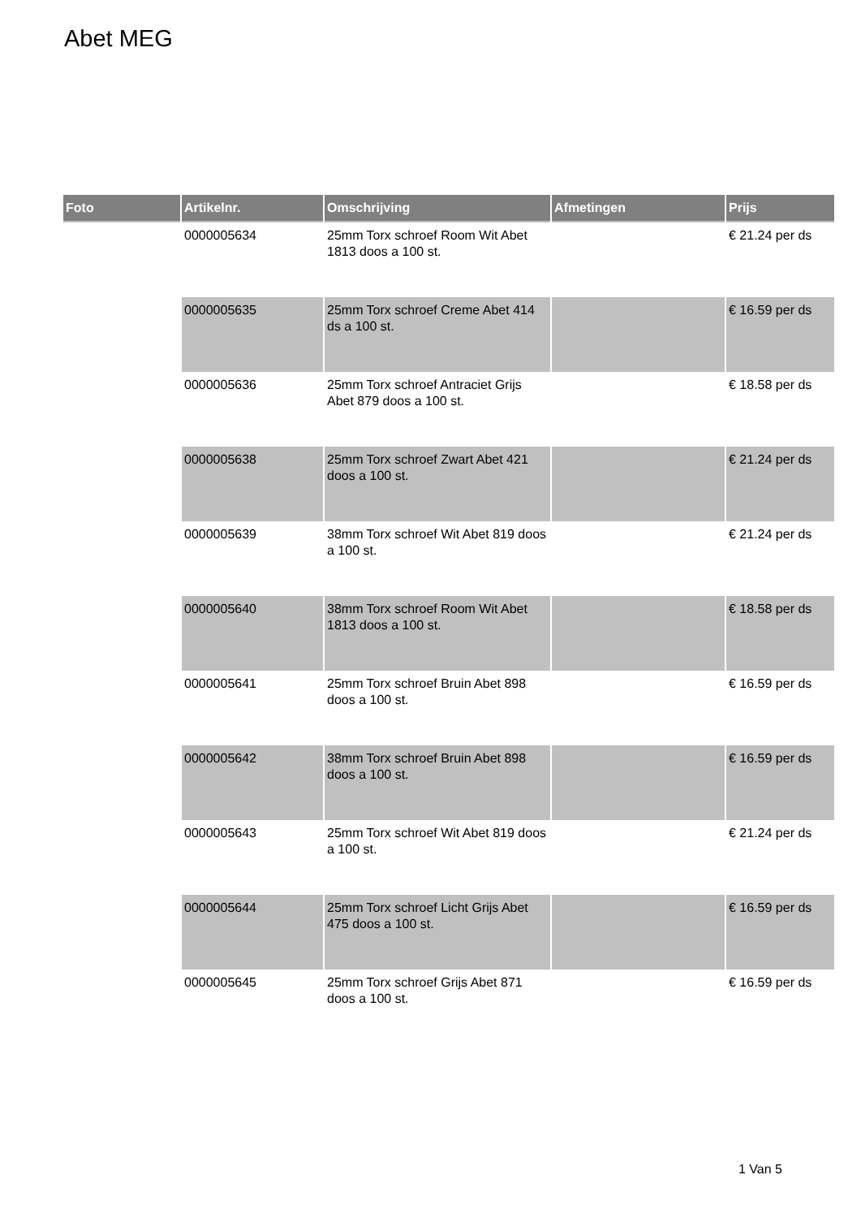Abet MEG
| Foto | Artikelnr. | Omschrijving | Afmetingen | Prijs |
| --- | --- | --- | --- | --- |
| | 0000005634 | 25mm Torx schroef Room Wit Abet 1813 doos a 100 st. | | € 21.24 per ds |
| | 0000005635 | 25mm Torx schroef Creme Abet 414 ds a 100 st. | | € 16.59 per ds |
| | 0000005636 | 25mm Torx schroef Antraciet Grijs Abet 879 doos a 100 st. | | € 18.58 per ds |
| | 0000005638 | 25mm Torx schroef Zwart Abet 421 doos a 100 st. | | € 21.24 per ds |
| | 0000005639 | 38mm Torx schroef Wit Abet 819 doos a 100 st. | | € 21.24 per ds |
| | 0000005640 | 38mm Torx schroef Room Wit Abet 1813 doos a 100 st. | | € 18.58 per ds |
| | 0000005641 | 25mm Torx schroef Bruin Abet 898 doos a 100 st. | | € 16.59 per ds |
| | 0000005642 | 38mm Torx schroef Bruin Abet 898 doos a 100 st. | | € 16.59 per ds |
| | 0000005643 | 25mm Torx schroef Wit Abet 819 doos a 100 st. | | € 21.24 per ds |
| | 0000005644 | 25mm Torx schroef Licht Grijs Abet 475 doos a 100 st. | | € 16.59 per ds |
| | 0000005645 | 25mm Torx schroef Grijs Abet 871 doos a 100 st. | | € 16.59 per ds |
1 Van 5